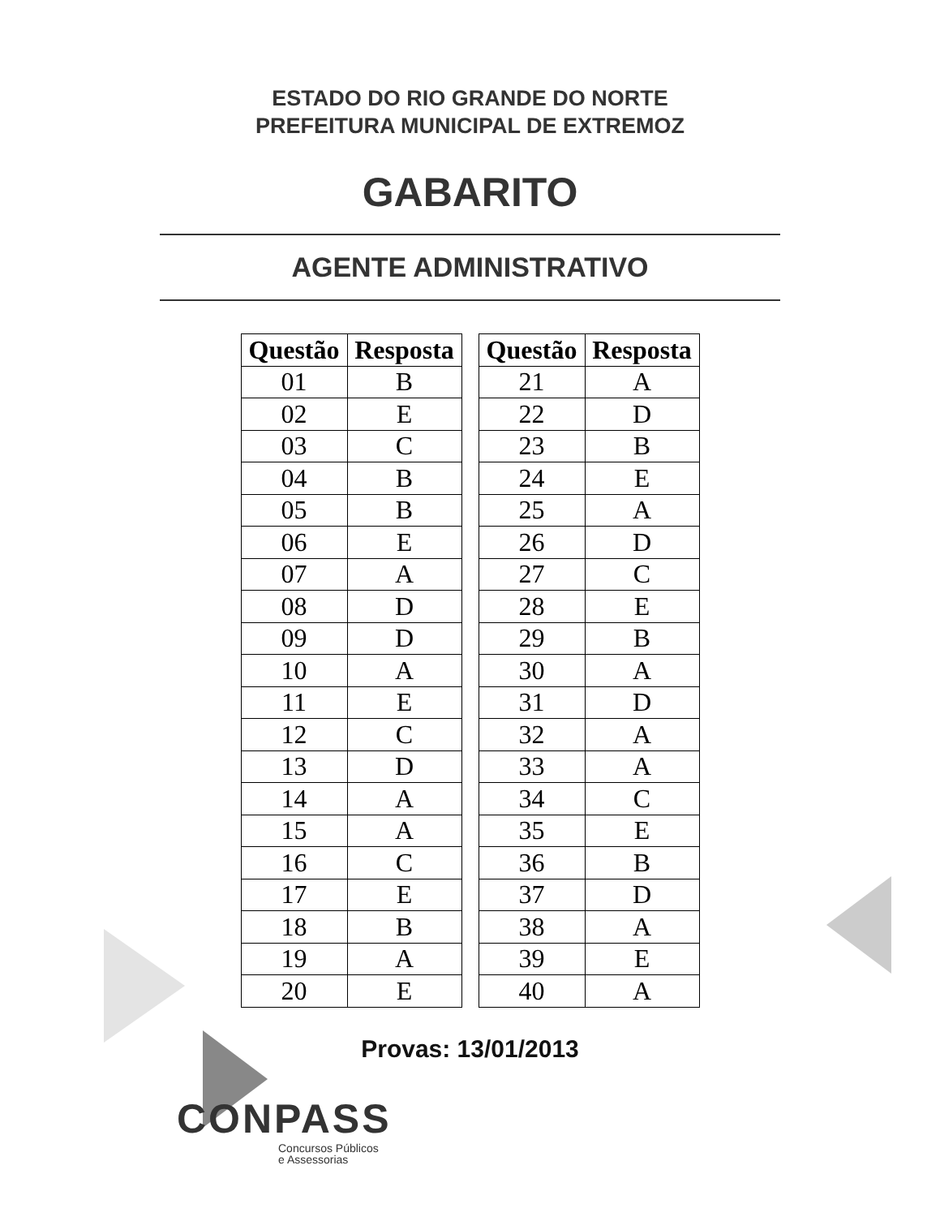ESTADO DO RIO GRANDE DO NORTE
PREFEITURA MUNICIPAL DE EXTREMOZ
GABARITO
AGENTE ADMINISTRATIVO
| Questão | Resposta |
| --- | --- |
| 01 | B |
| 02 | E |
| 03 | C |
| 04 | B |
| 05 | B |
| 06 | E |
| 07 | A |
| 08 | D |
| 09 | D |
| 10 | A |
| 11 | E |
| 12 | C |
| 13 | D |
| 14 | A |
| 15 | A |
| 16 | C |
| 17 | E |
| 18 | B |
| 19 | A |
| 20 | E |
| Questão | Resposta |
| --- | --- |
| 21 | A |
| 22 | D |
| 23 | B |
| 24 | E |
| 25 | A |
| 26 | D |
| 27 | C |
| 28 | E |
| 29 | B |
| 30 | A |
| 31 | D |
| 32 | A |
| 33 | A |
| 34 | C |
| 35 | E |
| 36 | B |
| 37 | D |
| 38 | A |
| 39 | E |
| 40 | A |
Provas: 13/01/2013
CONPASS
Concursos Públicos
e Assessorias